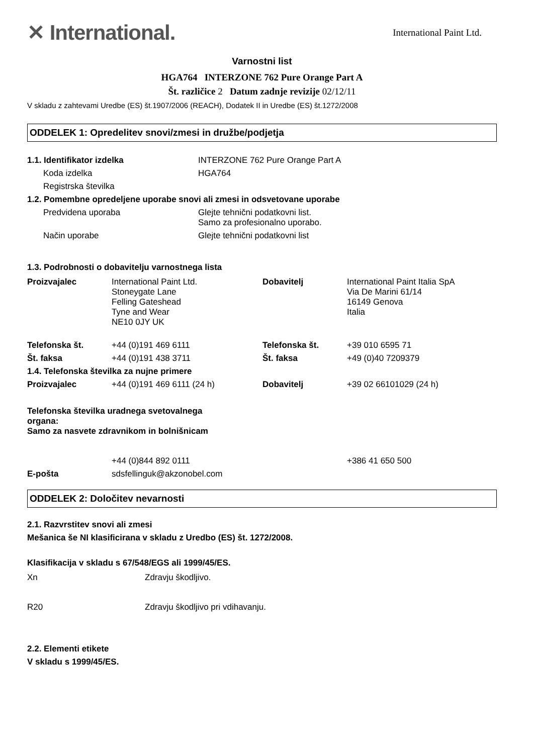✕ International.
International Paint Ltd.
Varnostni list
HGA764 INTERZONE 762 Pure Orange Part A
Št. različice 2 Datum zadnje revizije 02/12/11
V skladu z zahtevami Uredbe (ES) št.1907/2006 (REACH), Dodatek II in Uredbe (ES) št.1272/2008
ODDELEK 1: Opredelitev snovi/zmesi in družbe/podjetja
| 1.1. Identifikator izdelka | INTERZONE 762 Pure Orange Part A |
| Koda izdelka | HGA764 |
| Registrska številka | |
| 1.2. Pomembne opredeljene uporabe snovi ali zmesi in odsvetovane uporabe | |
| Predvidena uporaba | Glejte tehnični podatkovni list. Samo za profesionalno uporabo. |
| Način uporabe | Glejte tehnični podatkovni list |
1.3. Podrobnosti o dobavitelju varnostnega lista
| Proizvajalec | International Paint Ltd. Stoneygate Lane Felling Gateshead Tyne and Wear NE10 0JY UK | Dobavitelj | International Paint Italia SpA Via De Marini 61/14 16149 Genova Italia |
| Telefonska št. | +44 (0)191 469 6111 | Telefonska št. | +39 010 6595 71 |
| Št. faksa | +44 (0)191 438 3711 | Št. faksa | +49 (0)40 7209379 |
| 1.4. Telefonska številka za nujne primere | | | |
| Proizvajalec | +44 (0)191 469 6111 (24 h) | Dobavitelj | +39 02 66101029 (24 h) |
| Telefonska številka uradnega svetovalnega organa: Samo za nasvete zdravnikom in bolnišnicam | | | |
| | +44 (0)844 892 0111 | | +386 41 650 500 |
| E-pošta | sdsfellinguk@akzonobel.com | | |
ODDELEK 2: Določitev nevarnosti
2.1. Razvrstitev snovi ali zmesi
Mešanica še NI klasificirana v skladu z Uredbo (ES) št. 1272/2008.
Klasifikacija v skladu s 67/548/EGS ali 1999/45/ES.
| Xn | Zdravju škodljivo. |
| R20 | Zdravju škodljivo pri vdihavanju. |
2.2. Elementi etikete
V skladu s 1999/45/ES.